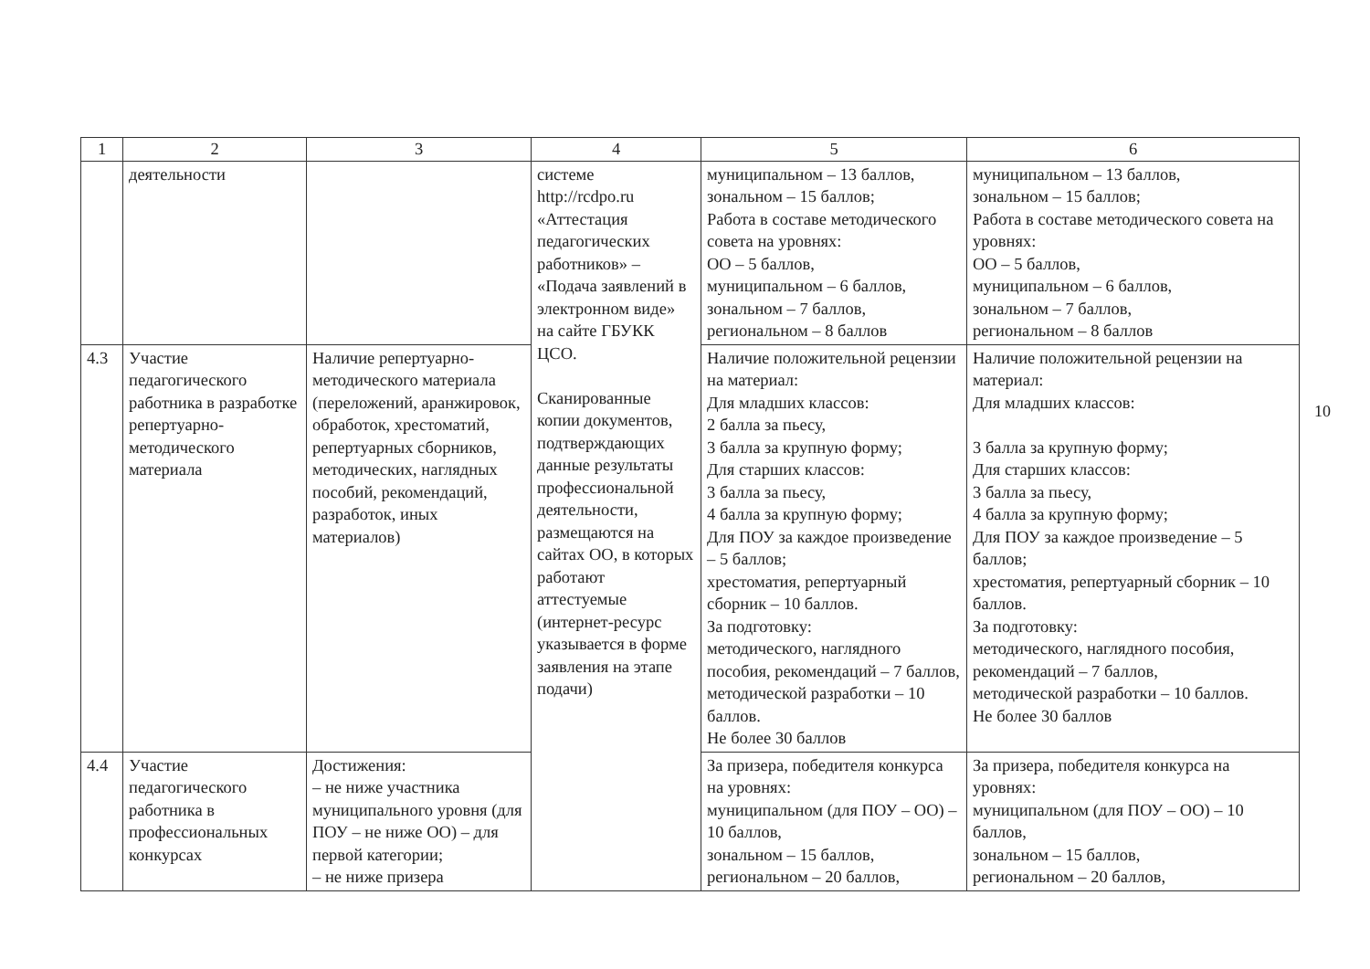| 1 | 2 | 3 | 4 | 5 | 6 |
| --- | --- | --- | --- | --- | --- |
| | деятельности | | системе http://rcdpo.ru «Аттестация педагогических работников» – «Подача заявлений в электронном виде» на сайте ГБУКК ЦСО. Сканированные копии документов, подтверждающих данные результаты профессиональной деятельности, размещаются на сайтах ОО, в которых работают аттестуемые (интернет-ресурс указывается в форме заявления на этапе подачи) | муниципальном – 13 баллов, зональном – 15 баллов; Работа в составе методического совета на уровнях: ОО – 5 баллов, муниципальном – 6 баллов, зональном – 7 баллов, региональном – 8 баллов | муниципальном – 13 баллов, зональном – 15 баллов; Работа в составе методического совета на уровнях: ОО – 5 баллов, муниципальном – 6 баллов, зональном – 7 баллов, региональном – 8 баллов |
| 4.3 | Участие педагогического работника в разработке репертуарно-методического материала | Наличие репертуарно-методического материала (переложений, аранжировок, обработок, хрестоматий, репертуарных сборников, методических, наглядных пособий, рекомендаций, разработок, иных материалов) | | Наличие положительной рецензии на материал: Для младших классов: 2 балла за пьесу, 3 балла за крупную форму; Для старших классов: 3 балла за пьесу, 4 балла за крупную форму; Для ПОУ за каждое произведение – 5 баллов; хрестоматия, репертуарный сборник – 10 баллов. За подготовку: методического, наглядного пособия, рекомендаций – 7 баллов, методической разработки – 10 баллов. Не более 30 баллов | Наличие положительной рецензии на материал: Для младших классов: 3 балла за крупную форму; Для старших классов: 3 балла за пьесу, 4 балла за крупную форму; Для ПОУ за каждое произведение – 5 баллов; хрестоматия, репертуарный сборник – 10 баллов. За подготовку: методического, наглядного пособия, рекомендаций – 7 баллов, методической разработки – 10 баллов. Не более 30 баллов |
| 4.4 | Участие педагогического работника в профессиональных конкурсах | Достижения: – не ниже участника муниципального уровня (для ПОУ – не ниже ОО) – для первой категории; – не ниже призера | | За призера, победителя конкурса на уровнях: муниципальном (для ПОУ – ОО) – 10 баллов, зональном – 15 баллов, региональном – 20 баллов, | За призера, победителя конкурса на уровнях: муниципальном (для ПОУ – ОО) – 10 баллов, зональном – 15 баллов, региональном – 20 баллов, |
10